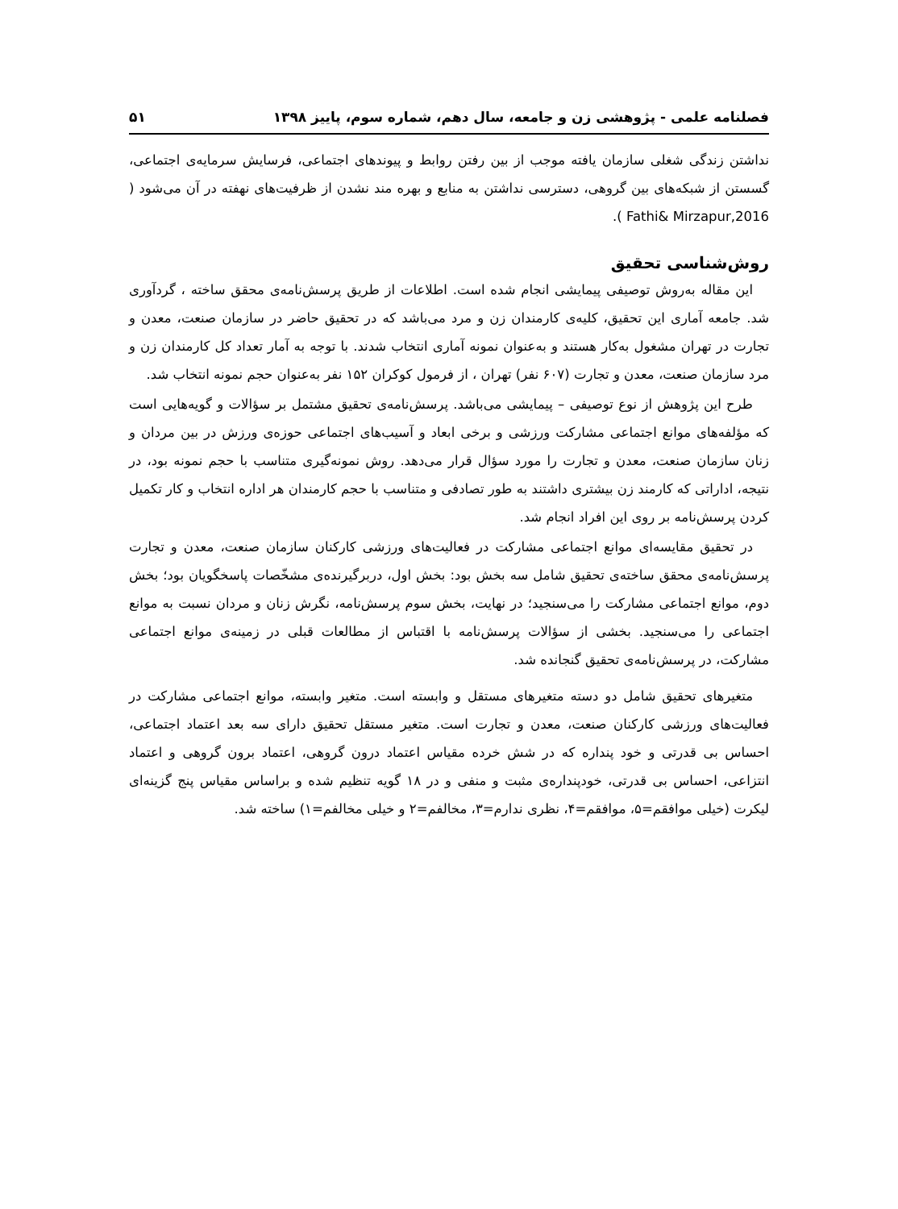فصلنامه علمی - پژوهشی زن و جامعه، سال دهم، شماره سوم، پاییز ۱۳۹۸ ۵۱
نداشتن زندگی شغلی سازمان یافته موجب از بین رفتن روابط و پیوندهای اجتماعی، فرسایش سرمایه‌ی اجتماعی، گسستن از شبکه‌های بین گروهی، دسترسی نداشتن به منابع و بهره مند نشدن از ظرفیت‌های نهفته در آن می‌شود ( Fathi& Mirzapur,2016 ).
روش‌شناسی تحقیق
این مقاله به‌روش توصیفی پیمایشی انجام شده است. اطلاعات از طریق پرسش‌نامه‌ی محقق ساخته ، گردآوری شد. جامعه آماری این تحقیق، کلیه‌ی کارمندان زن و مرد می‌باشد که در تحقیق حاضر در سازمان صنعت، معدن و تجارت در تهران مشغول به‌کار هستند و به‌عنوان نمونه آماری انتخاب شدند. با توجه به آمار تعداد کل کارمندان زن و مرد سازمان صنعت، معدن و تجارت (۶۰۷ نفر) تهران ، از فرمول کوکران ۱۵۲ نفر به‌عنوان حجم نمونه انتخاب شد.
طرح این پژوهش از نوع توصیفی – پیمایشی می‌باشد. پرسش‌نامه‌ی تحقیق مشتمل بر سؤالات و گویه‌هایی است که مؤلفه‌های موانع اجتماعی مشارکت ورزشی و برخی ابعاد و آسیب‌های اجتماعی حوزه‌ی ورزش در بین مردان و زنان سازمان صنعت، معدن و تجارت را مورد سؤال قرار می‌دهد. روش نمونه‌گیری متناسب با حجم نمونه بود، در نتیجه، اداراتی که کارمند زن بیشتری داشتند به طور تصادفی و متناسب با حجم کارمندان هر اداره انتخاب و کار تکمیل کردن پرسش‌نامه بر روی این افراد انجام شد.
در تحقیق مقایسه‌ای موانع اجتماعی مشارکت در فعالیت‌های ورزشی کارکنان سازمان صنعت، معدن و تجارت پرسش‌نامه‌ی محقق ساخته‌ی تحقیق شامل سه بخش بود: بخش اول، دربرگیرنده‌ی مشخّصات پاسخگویان بود؛ بخش دوم، موانع اجتماعی مشارکت را می‌سنجید؛ در نهایت، بخش سوم پرسش‌نامه، نگرش زنان و مردان نسبت به موانع اجتماعی را می‌سنجید. بخشی از سؤالات پرسش‌نامه با اقتباس از مطالعات قبلی در زمینه‌ی موانع اجتماعی مشارکت، در پرسش‌نامه‌ی تحقیق گنجانده شد.
متغیرهای تحقیق شامل دو دسته متغیرهای مستقل و وابسته است. متغیر وابسته، موانع اجتماعی مشارکت در فعالیت‌های ورزشی کارکنان صنعت، معدن و تجارت است. متغیر مستقل تحقیق دارای سه بعد اعتماد اجتماعی، احساس بی قدرتی و خود پنداره که در شش خرده مقیاس اعتماد درون گروهی، اعتماد برون گروهی و اعتماد انتزاعی، احساس بی قدرتی، خودپنداره‌ی مثبت و منفی و در ۱۸ گویه تنظیم شده و براساس مقیاس پنج گزینه‌ای لیکرت (خیلی موافقم=۵، موافقم=۴، نظری ندارم=۳، مخالفم=۲ و خیلی مخالفم=۱) ساخته شد.